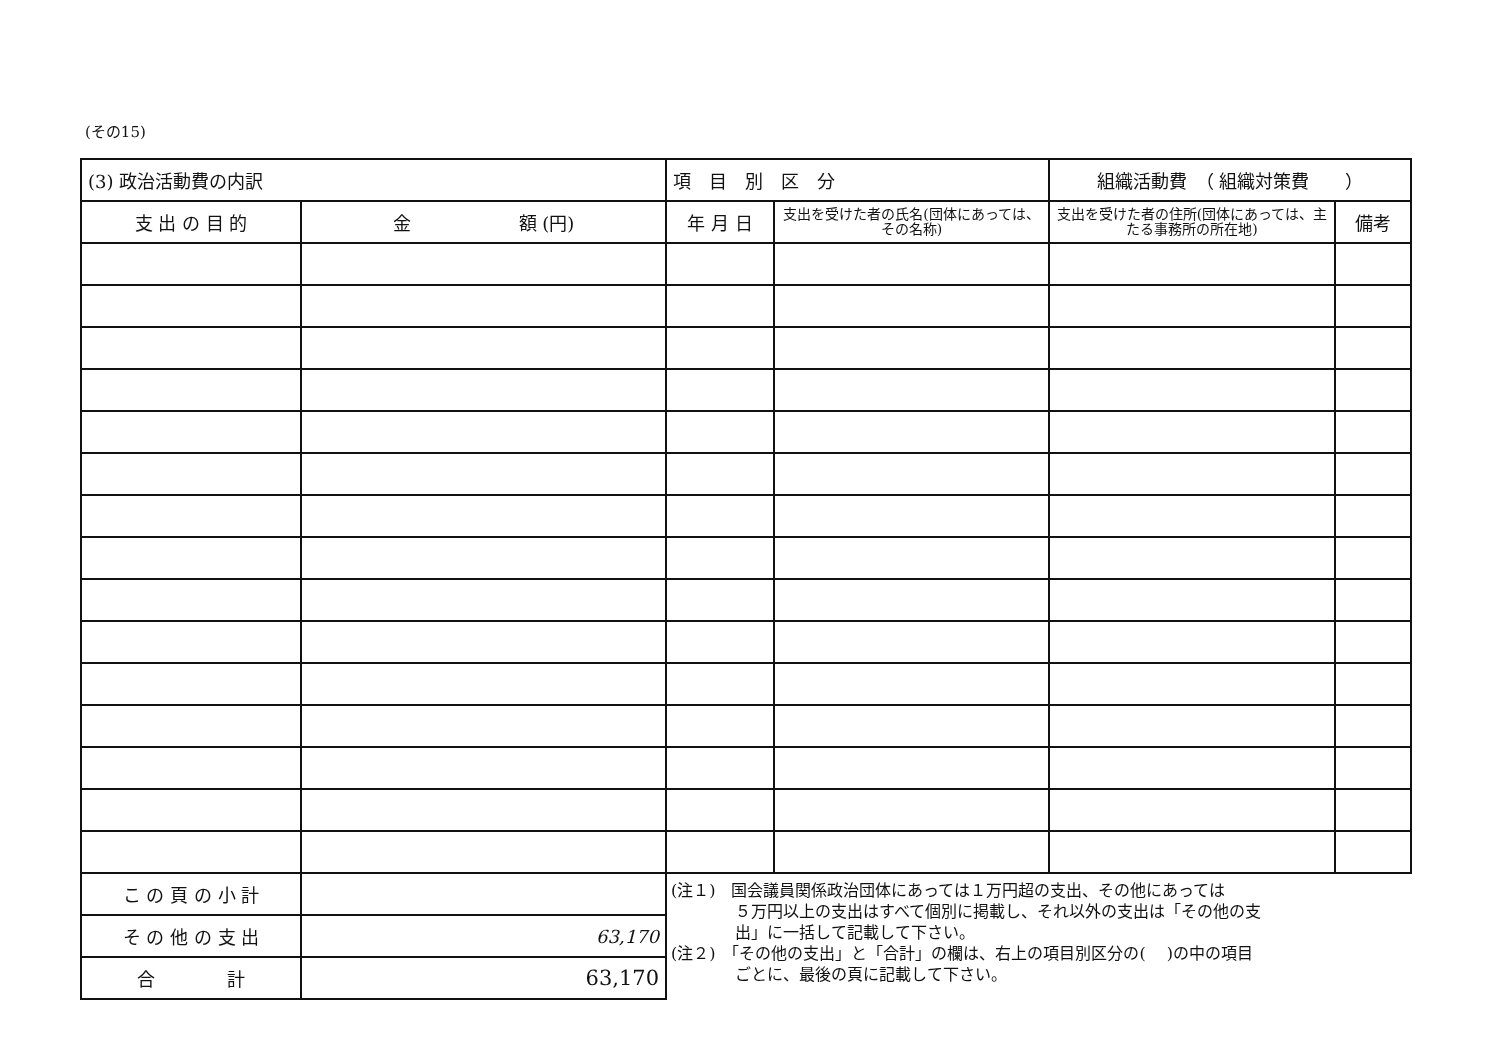(その15)
| (3) 政治活動費の内訳 | | 項 目 別 区 分 | | 組織活動費 （ 組織対策費 ） | |
| --- | --- | --- | --- | --- | --- |
| 支 出 の 目 的 | 金 額 (円) | 年 月 日 | 支出を受けた者の氏名(団体にあっては、その名称) | 支出を受けた者の住所(団体にあっては、主たる事務所の所在地) | 備考 |
| こ の 頁 の 小 計 | | (注１) 国会議員関係政治団体にあっては１万円超の支出、その他にあっては ５万円以上の支出はすべて個別に掲載し、それ以外の支出は「その他の支 出」に一括して記載して下さい。 (注２) 「その他の支出」と「合計」の欄は、右上の項目別区分の( )の中の項目 ごとに、最後の頁に記載して下さい。 | | | |
| そ の 他 の 支 出 | 63,170 | | | | |
| 合 計 | 63,170 | | | | |